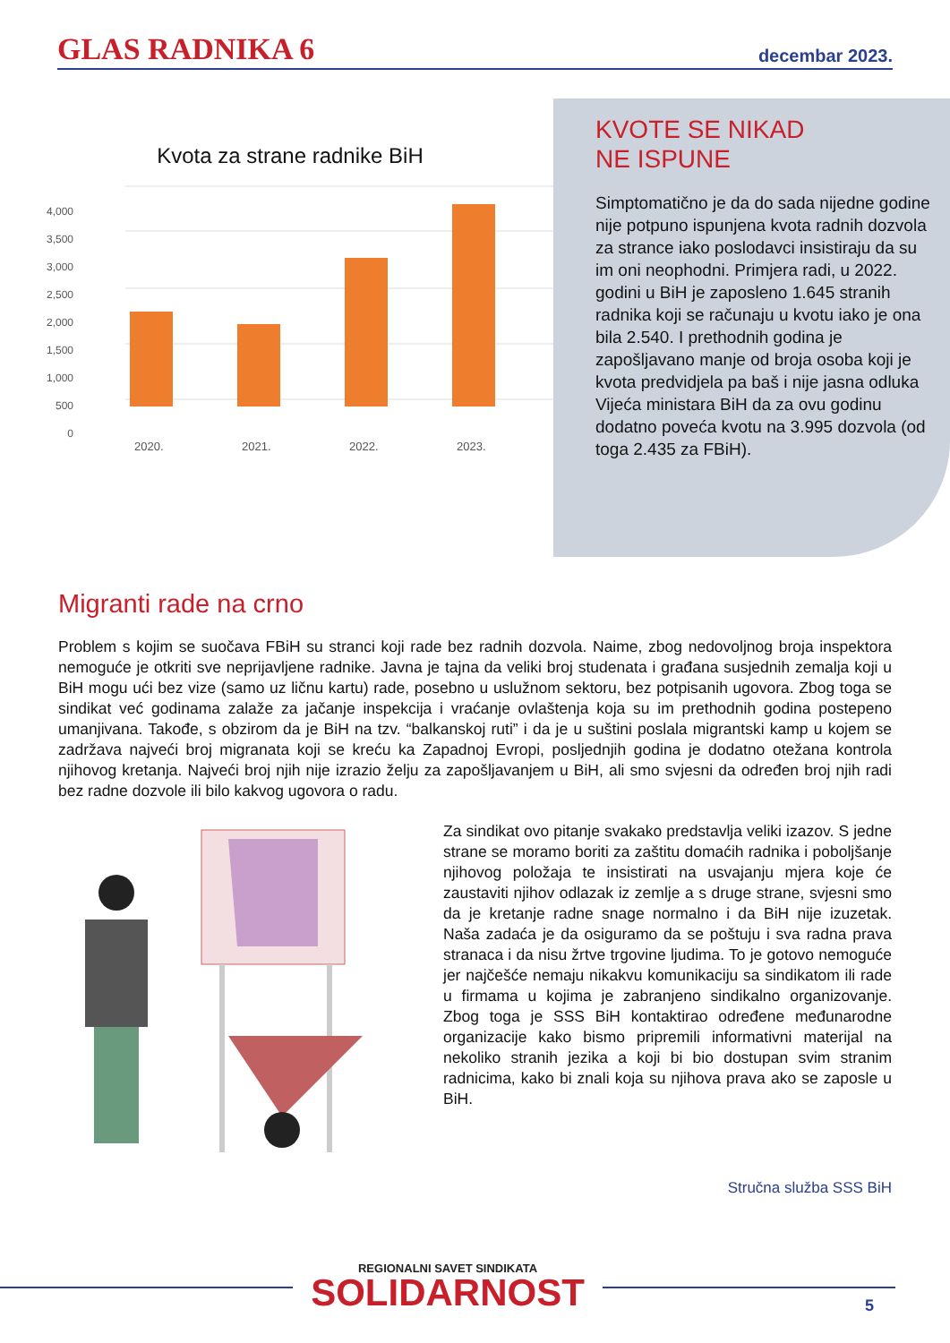GLAS RADNIKA 6
decembar 2023.
Kvota za strane radnike BiH
4,000
3,500
3,000
2,500
2,000
1,500
1,000
500
0
2020.
2021.
2022.
2023.
KVOTE SE NIKAD
NE ISPUNE
Simptomatično je da do sada nijedne godine nije potpuno ispunjena kvota radnih dozvola za strance iako poslodavci insistiraju da su im oni neophodni. Primjera radi, u 2022. godini u BiH je zaposleno 1.645 stranih radnika koji se računaju u kvotu iako je ona bila 2.540. I prethodnih godina je zapošljavano manje od broja osoba koji je kvota predvidjela pa baš i nije jasna odluka Vijeća ministara BiH da za ovu godinu dodatno poveća kvotu na 3.995 dozvola (od toga 2.435 za FBiH).
Migranti rade na crno
Problem s kojim se suočava FBiH su stranci koji rade bez radnih dozvola. Naime, zbog nedovoljnog broja inspektora nemoguće je otkriti sve neprijavljene radnike. Javna je tajna da veliki broj studenata i građana susjednih zemalja koji u BiH mogu ući bez vize (samo uz ličnu kartu) rade, posebno u uslužnom sektoru, bez potpisanih ugovora. Zbog toga se sindikat već godinama zalaže za jačanje inspekcija i vraćanje ovlaštenja koja su im prethodnih godina postepeno umanjivana. Takođe, s obzirom da je BiH na tzv. “balkanskoj ruti” i da je u suštini poslala migrantski kamp u kojem se zadržava najveći broj migranata koji se kreću ka Zapadnoj Evropi, posljednjih godina je dodatno otežana kontrola njihovog kretanja. Najveći broj njih nije izrazio želju za zapošljavanjem u BiH, ali smo svjesni da određen broj njih radi bez radne dozvole ili bilo kakvog ugovora o radu.
Za sindikat ovo pitanje svakako predstavlja veliki izazov. S jedne strane se moramo boriti za zaštitu domaćih radnika i poboljšanje njihovog položaja te insistirati na usvajanju mjera koje će zaustaviti njihov odlazak iz zemlje a s druge strane, svjesni smo da je kretanje radne snage normalno i da BiH nije izuzetak. Naša zadaća je da osiguramo da se poštuju i sva radna prava stranaca i da nisu žrtve trgovine ljudima. To je gotovo nemoguće jer najčešće nemaju nikakvu komunikaciju sa sindikatom ili rade u firmama u kojima je zabranjeno sindikalno organizovanje. Zbog toga je SSS BiH kontaktirao određene međunarodne organizacije kako bismo pripremili informativni materijal na nekoliko stranih jezika a koji bi bio dostupan svim stranim radnicima, kako bi znali koja su njihova prava ako se zaposle u BiH.
Stručna služba SSS BiH
REGIONALNI SAVET SINDIKATA
SOLIDARNOST
5